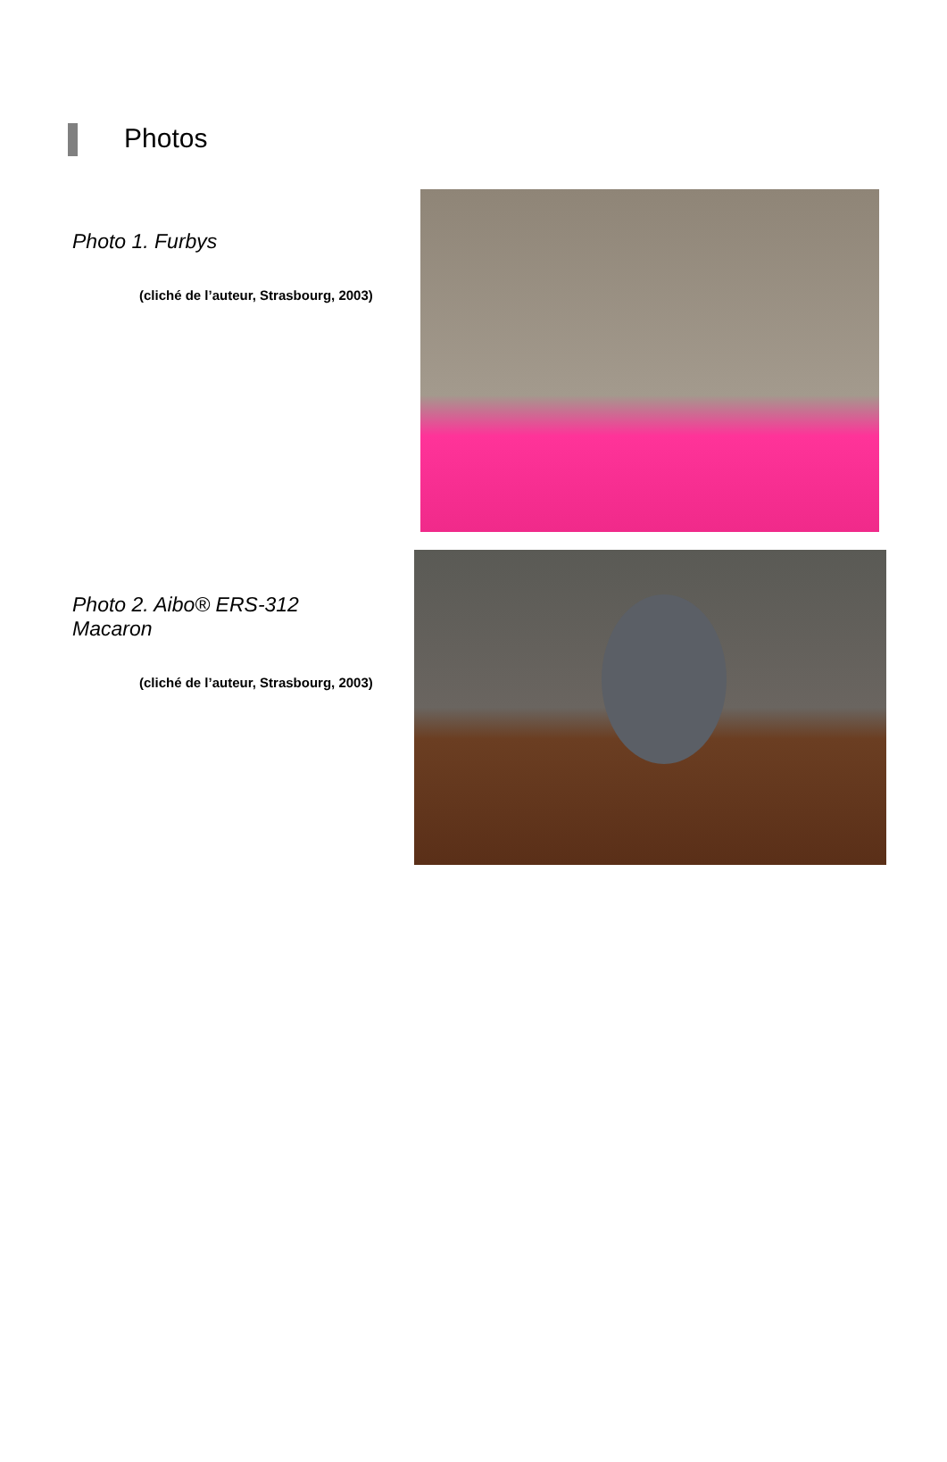Photos
Photo 1. Furbys
(cliché de l’auteur, Strasbourg, 2003)
Photo 2. Aibo® ERS-312
Macaron
(cliché de l’auteur, Strasbourg, 2003)